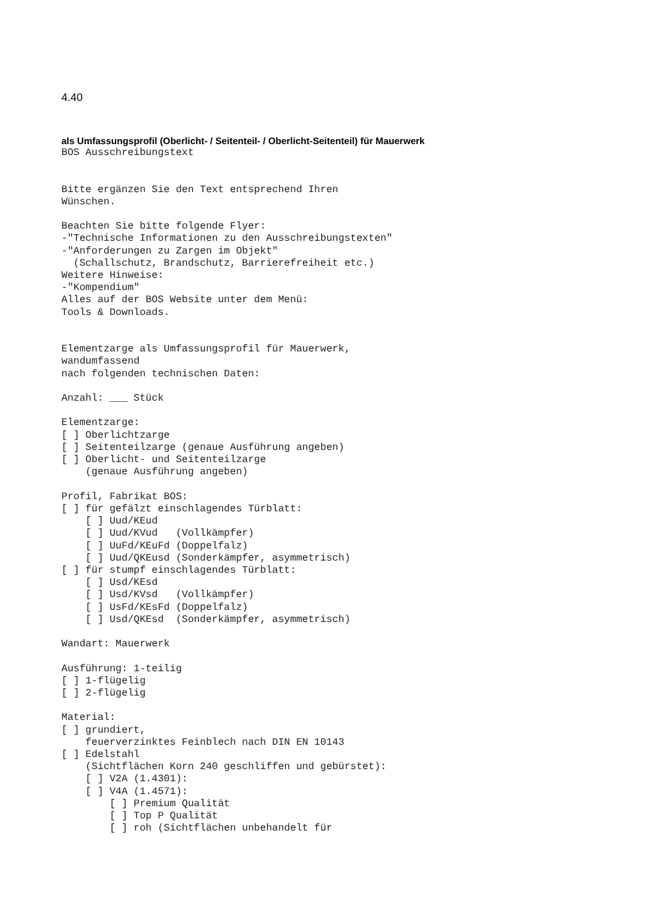4.40
als Umfassungsprofil (Oberlicht- / Seitenteil- / Oberlicht-Seitenteil) für Mauerwerk
BOS Ausschreibungstext


Bitte ergänzen Sie den Text entsprechend Ihren
Wünschen.

Beachten Sie bitte folgende Flyer:
-"Technische Informationen zu den Ausschreibungstexten"
-"Anforderungen zu Zargen im Objekt"
  (Schallschutz, Brandschutz, Barrierefreiheit etc.)
Weitere Hinweise:
-"Kompendium"
Alles auf der BOS Website unter dem Menü:
Tools & Downloads.


Elementzarge als Umfassungsprofil für Mauerwerk,
wandumfassend
nach folgenden technischen Daten:

Anzahl: ___ Stück

Elementzarge:
[ ] Oberlichtzarge
[ ] Seitenteilzarge (genaue Ausführung angeben)
[ ] Oberlicht- und Seitenteilzarge
    (genaue Ausführung angeben)

Profil, Fabrikat BOS:
[ ] für gefälzt einschlagendes Türblatt:
    [ ] Uud/KEud
    [ ] Uud/KVud   (Vollkämpfer)
    [ ] UuFd/KEuFd (Doppelfalz)
    [ ] Uud/QKEusd (Sonderkämpfer, asymmetrisch)
[ ] für stumpf einschlagendes Türblatt:
    [ ] Usd/KEsd
    [ ] Usd/KVsd   (Vollkämpfer)
    [ ] UsFd/KEsFd (Doppelfalz)
    [ ] Usd/QKEsd  (Sonderkämpfer, asymmetrisch)

Wandart: Mauerwerk

Ausführung: 1-teilig
[ ] 1-flügelig
[ ] 2-flügelig

Material:
[ ] grundiert,
    feuerverzinktes Feinblech nach DIN EN 10143
[ ] Edelstahl
    (Sichtflächen Korn 240 geschliffen und gebürstet):
    [ ] V2A (1.4301):
    [ ] V4A (1.4571):
        [ ] Premium Qualität
        [ ] Top P Qualität
        [ ] roh (Sichtflächen unbehandelt für